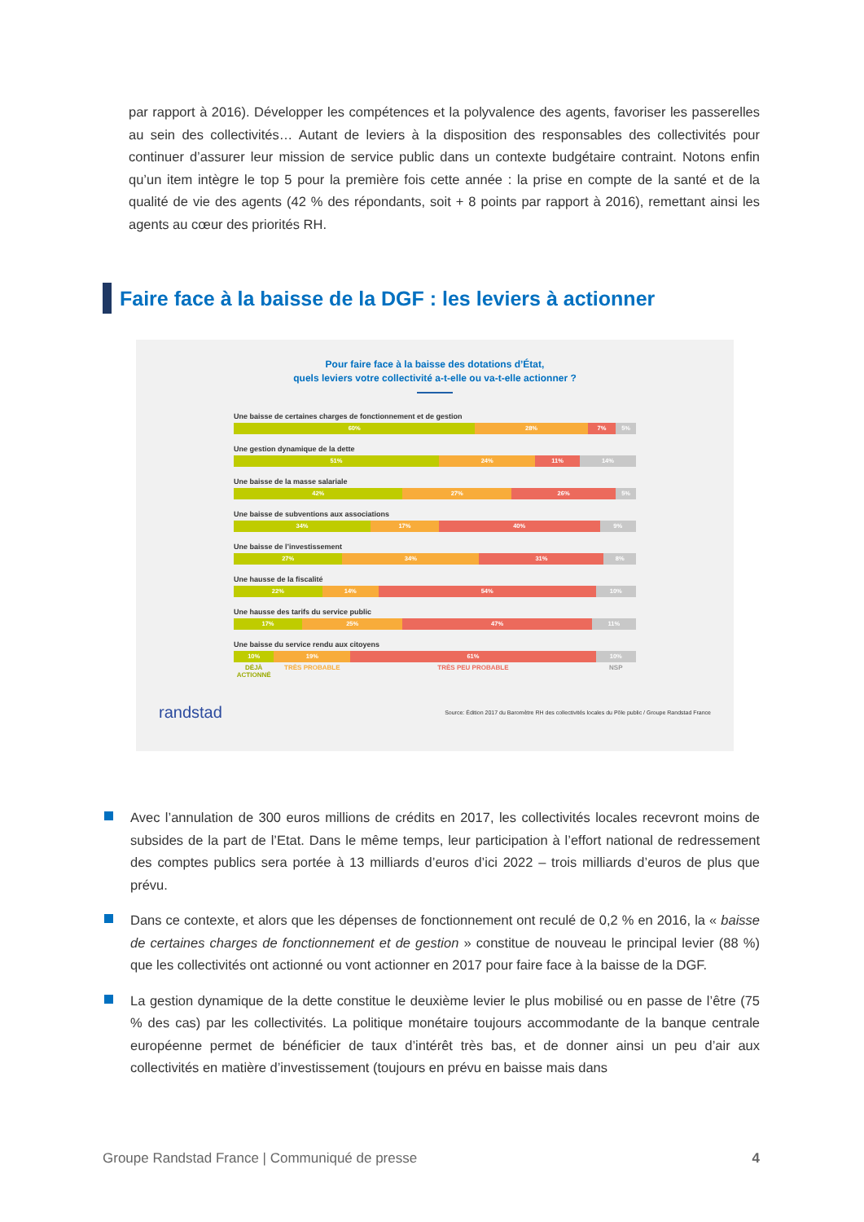par rapport à 2016). Développer les compétences et la polyvalence des agents, favoriser les passerelles au sein des collectivités… Autant de leviers à la disposition des responsables des collectivités pour continuer d’assurer leur mission de service public dans un contexte budgétaire contraint. Notons enfin qu’un item intègre le top 5 pour la première fois cette année : la prise en compte de la santé et de la qualité de vie des agents (42 % des répondants, soit + 8 points par rapport à 2016), remettant ainsi les agents au cœur des priorités RH.
Faire face à la baisse de la DGF : les leviers à actionner
Pour faire face à la baisse des dotations d’État,
quels leviers votre collectivité a-t-elle ou va-t-elle actionner ?
Une baisse de certaines charges de fonctionnement et de gestion
60% 28% 7% 5%
Une gestion dynamique de la dette
51% 24% 11% 14%
Une baisse de la masse salariale
42% 27% 26% 5%
Une baisse de subventions aux associations
34% 17% 40% 9%
Une baisse de l’investissement
27% 34% 31% 8%
Une hausse de la fiscalité
22% 14% 54% 10%
Une hausse des tarifs du service public
17% 25% 47% 11%
Une baisse du service rendu aux citoyens
10% 19% 61% 10%
DÉJÀ ACTIONNÉ TRÈS PROBABLE TRÈS PEU PROBABLE NSP
randstad Source: Édition 2017 du Baromètre RH des collectivités locales du Pôle public / Groupe Randstad France
Avec l’annulation de 300 euros millions de crédits en 2017, les collectivités locales recevront moins de subsides de la part de l’Etat. Dans le même temps, leur participation à l’effort national de redressement des comptes publics sera portée à 13 milliards d’euros d’ici 2022 – trois milliards d’euros de plus que prévu.
Dans ce contexte, et alors que les dépenses de fonctionnement ont reculé de 0,2 % en 2016, la « baisse de certaines charges de fonctionnement et de gestion » constitue de nouveau le principal levier (88 %) que les collectivités ont actionné ou vont actionner en 2017 pour faire face à la baisse de la DGF.
La gestion dynamique de la dette constitue le deuxième levier le plus mobilisé ou en passe de l’être (75 % des cas) par les collectivités. La politique monétaire toujours accommodante de la banque centrale européenne permet de bénéficier de taux d’intérêt très bas, et de donner ainsi un peu d’air aux collectivités en matière d’investissement (toujours en prévu en baisse mais dans
Groupe Randstad France | Communiqué de presse 4